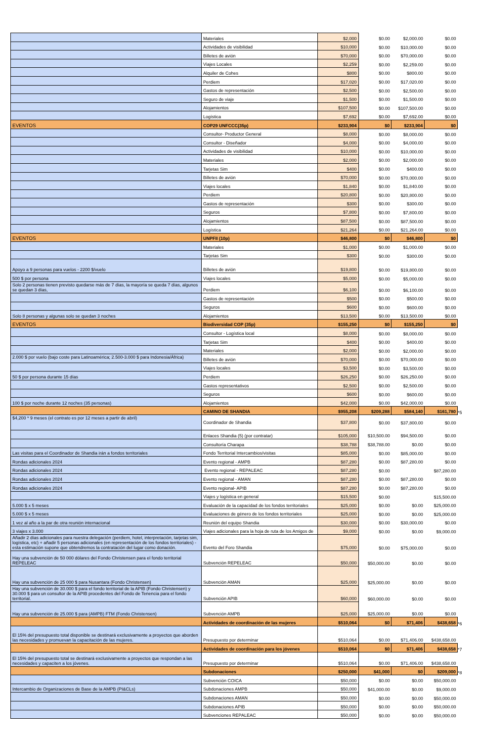| | Materiales | $2,000 | $0.00 | $2,000.00 | $0.00 | |
| | Actividades de visibilidad | $10,000 | $0.00 | $10,000.00 | $0.00 | |
| | Billetes de avión | $70,000 | $0.00 | $70,000.00 | $0.00 | |
| | Viajes Locales | $2,259 | $0.00 | $2,259.00 | $0.00 | |
| | Alquiler de Cohes | $800 | $0.00 | $800.00 | $0.00 | |
| | Perdiem | $17,020 | $0.00 | $17,020.00 | $0.00 | |
| | Gastos de representación | $2,500 | $0.00 | $2,500.00 | $0.00 | |
| | Seguro de viaje | $1,500 | $0.00 | $1,500.00 | $0.00 | |
| | Alojamientos | $107,500 | $0.00 | $107,500.00 | $0.00 | |
| | Logística | $7,692 | $0.00 | $7,692.00 | $0.00 | |
| EVENTOS | COP29 UNFCCC(35p) | $233,904 | $0 | $233,904 | $0 | |
| | Consultor- Productor General | $8,000 | $0.00 | $8,000.00 | $0.00 | |
| | Consultor - Diseñador | $4,000 | $0.00 | $4,000.00 | $0.00 | |
| | Actividades de visibilidad | $10,000 | $0.00 | $10,000.00 | $0.00 | |
| | Materiales | $2,000 | $0.00 | $2,000.00 | $0.00 | |
| | Tarjetas Sim | $400 | $0.00 | $400.00 | $0.00 | |
| | Billetes de avión | $70,000 | $0.00 | $70,000.00 | $0.00 | |
| | Viajes locales | $1,840 | $0.00 | $1,840.00 | $0.00 | |
| | Perdiem | $20,800 | $0.00 | $20,800.00 | $0.00 | |
| | Gastos de representación | $300 | $0.00 | $300.00 | $0.00 | |
| | Seguros | $7,800 | $0.00 | $7,800.00 | $0.00 | |
| | Alojamientos | $87,500 | $0.00 | $87,500.00 | $0.00 | |
| | Logística | $21,264 | $0.00 | $21,264.00 | $0.00 | |
| EVENTOS | UNPFII (10p) | $46,800 | $0 | $46,800 | $0 | |
| | Materiales | $1,000 | $0.00 | $1,000.00 | $0.00 | |
| | Tarjetas Sim | $300 | $0.00 | $300.00 | $0.00 | |
| Apoyo a 9 personas para vuelos - 2200 $/vuelo | Billetes de avión | $19,800 | $0.00 | $19,800.00 | $0.00 | |
| 500 $ por persona | Viajes locales | $5,000 | $0.00 | $5,000.00 | $0.00 | |
| Solo 2 personas tienen previsto quedarse más de 7 días, la mayoría se queda 7 días, algunos se quedan 3 días, | Perdiem | $6,100 | $0.00 | $6,100.00 | $0.00 | |
| | Gastos de representación | $500 | $0.00 | $500.00 | $0.00 | |
| | Seguros | $600 | $0.00 | $600.00 | $0.00 | |
| Solo 8 personas y algunas solo se quedan 3 noches | Alojamientos | $13,500 | $0.00 | $13,500.00 | $0.00 | |
| EVENTOS | Biodiversidad COP (35p) | $155,250 | $0 | $155,250 | $0 | |
| | Consultor - Logística local | $8,000 | $0.00 | $8,000.00 | $0.00 | |
| | Tarjetas Sim | $400 | $0.00 | $400.00 | $0.00 | |
| | Materiales | $2,000 | $0.00 | $2,000.00 | $0.00 | |
| 2.000 $ por vuelo (bajo coste para Latinoamérica; 2.500-3.000 $ para Indonesia/África) | Billetes de avión | $70,000 | $0.00 | $70,000.00 | $0.00 | |
| | Viajes locales | $3,500 | $0.00 | $3,500.00 | $0.00 | |
| 50 $ por persona durante 15 días | Perdiem | $26,250 | $0.00 | $26,250.00 | $0.00 | |
| | Gastos representativos | $2,500 | $0.00 | $2,500.00 | $0.00 | |
| | Seguros | $600 | $0.00 | $600.00 | $0.00 | |
| 100 $ por noche durante 12 noches (35 personas) | Alojamientos | $42,000 | $0.00 | $42,000.00 | $0.00 | |
| | CAMINO DE SHANDIA | $955,208 | $209,288 | $584,140 | $161,780 | *5 |
| $4,200 * 9 meses (el contrato es por 12 meses a partir de abril) | Coordinador de Shandia | $37,800 | $0.00 | $37,800.00 | $0.00 | |
| | Enlaces Shandia (5) (por contratar) | $105,000 | $10,500.00 | $94,500.00 | $0.00 | |
| | Consultoría Charapa | $38,788 | $38,788.00 | $0.00 | $0.00 | |
| Las visitas para el Coordinador de Shandia irán a fondos territoriales | Fondo Territorial Intercambios/visitas | $85,000 | $0.00 | $85,000.00 | $0.00 | |
| Rondas adicionales 2024 | Evento regional - AMPB | $87,280 | $0.00 | $87,280.00 | $0.00 | |
| Rondas adicionales 2024 | Evento regional - REPALEAC | $87,280 | $0.00 | | $87,280.00 | |
| Rondas adicionales 2024 | Evento regional - AMAN | $87,280 | $0.00 | $87,280.00 | $0.00 | |
| Rondas adicionales 2024 | Evento regional- APIB | $87,280 | $0.00 | $87,280.00 | $0.00 | |
| | Viajes y logística en general | $15,500 | $0.00 | | $15,500.00 | |
| 5.000 $ x 5 meses | Evaluación de la capacidad de los fondos territoriales | $25,000 | $0.00 | $0.00 | $25,000.00 | |
| 5.000 $ x 5 meses | Evaluaciones de género de los fondos territoriales | $25,000 | $0.00 | $0.00 | $25,000.00 | |
| 1 vez al año a la par de otra reunión internacional | Reunión del equipo Shandia | $30,000 | $0.00 | $30,000.00 | $0.00 | |
| 3 viajes x 3.000 | Viajes adicionales para la hoja de ruta de los Amigos de | $9,000 | $0.00 | $0.00 | $9,000.00 | |
| Añadir 2 días adicionales para nuestra delegación (perdiem, hotel, interpretación, tarjetas sim, logística, etc) + añadir 5 personas adicionales (en representación de los fondos territoriales) - esta estimación supone que obtendremos la contratación del lugar como donación. | Evento del Foro Shandia | $75,000 | $0.00 | $75,000.00 | $0.00 | |
| Hay una subvención de 50 000 dólares del Fondo Christensen para el fondo territorial REPELEAC | Subvención REPELEAC | $50,000 | $50,000.00 | $0.00 | $0.00 | |
| Hay una subvención de 25 000 $ para Nusantara (Fondo Christensen) | Subvención AMAN | $25,000 | $25,000.00 | $0.00 | $0.00 | |
| Hay una subvención de 30.000 $ para el fondo territorial de la APIB (Fondo Christensen) y 30.000 $ para un consultor de la APIB procedentes del Fondo de Tenencia para el fondo territorial. | Subvención APIB | $60,000 | $60,000.00 | $0.00 | $0.00 | |
| Hay una subvención de 25.000 $ para (AMPB) FTM (Fondo Christensen) | Subvención AMPB | $25,000 | $25,000.00 | $0.00 | $0.00 | |
| | Actividades de coordinación de las mujeres | $510,064 | $0 | $71,406 | $438,658 | *6 |
| El 15% del presupuesto total disponible se destinará exclusivamente a proyectos que aborden las necesidades y promuevan la capacitación de las mujeres. | Presupuesto por determinar | $510,064 | $0.00 | $71,406.00 | $438,658.00 | |
| | Actividades de coordinación para los jóvenes | $510,064 | $0 | $71,406 | $438,658 | *7 |
| El 15% del presupuesto total se destinará exclusivamente a proyectos que respondan a las necesidades y capaciten a los jóvenes. | Presupuesto por determinar | $510,064 | $0.00 | $71,406.00 | $438,658.00 | |
| | Subdonaciones | $250,000 | $41,000 | $0 | $209,000 | *8 |
| | Subvención COICA | $50,000 | $0.00 | $0.00 | $50,000.00 | |
| Intercambio de Organizaciones de Base de la AMPB (PI&CLs) | Subdonaciones AMPB | $50,000 | $41,000.00 | $0.00 | $9,000.00 | |
| | Subdonaciones AMAN | $50,000 | $0.00 | $0.00 | $50,000.00 | |
| | Subdonaciones APIB | $50,000 | $0.00 | $0.00 | $50,000.00 | |
| | Subvenciones REPALEAC | $50,000 | $0.00 | $0.00 | $50,000.00 | |